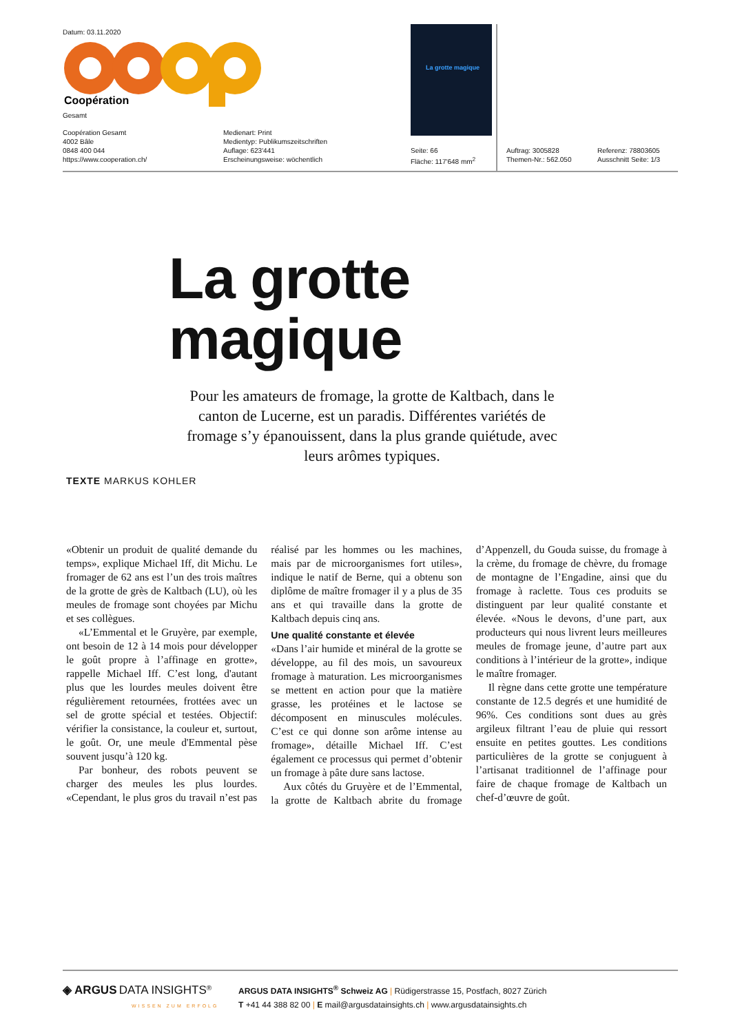Datum: 03.11.2020
Coopération
Gesamt
Coopération Gesamt
4002 Bâle
0848 400 044
https://www.cooperation.ch/
Medienart: Print
Medientyp: Publikumszeitschriften
Auflage: 623'441
Erscheinungsweise: wöchentlich
Seite: 66
Fläche: 117'648 mm<sup>2</sup>
Auftrag: 3005828
Themen-Nr.: 562.050
Referenz: 78803605
Ausschnitt Seite: 1/3
La grotte magique
La grotte
magique
Pour les amateurs de fromage, la grotte de Kaltbach, dans le canton de Lucerne, est un paradis. Différentes variétés de fromage s’y épanouissent, dans la plus grande quiétude, avec leurs arômes typiques.
TEXTE MARKUS KOHLER
«Obtenir un produit de qualité demande du temps», explique Michael Iff, dit Michu. Le fromager de 62 ans est l’un des trois maîtres de la grotte de grès de Kaltbach (LU), où les meules de fromage sont choyées par Michu et ses collègues.
«L’Emmental et le Gruyère, par exemple, ont besoin de 12 à 14 mois pour développer le goût propre à l’affinage en grotte», rappelle Michael Iff. C’est long, d'autant plus que les lourdes meules doivent être régulièrement retournées, frottées avec un sel de grotte spécial et testées. Objectif: vérifier la consistance, la couleur et, surtout, le goût. Or, une meule d'Emmental pèse souvent jusqu’à 120 kg.
Par bonheur, des robots peuvent se charger des meules les plus lourdes. «Cependant, le plus gros du travail n’est pas réalisé par les hommes ou les machines, mais par de microorganismes fort utiles», indique le natif de Berne, qui a obtenu son diplôme de maître fromager il y a plus de 35 ans et qui travaille dans la grotte de Kaltbach depuis cinq ans.
Une qualité constante et élevée
«Dans l’air humide et minéral de la grotte se développe, au fil des mois, un savoureux fromage à maturation. Les microorganismes se mettent en action pour que la matière grasse, les protéines et le lactose se décomposent en minuscules molécules. C’est ce qui donne son arôme intense au fromage», détaille Michael Iff. C’est également ce processus qui permet d’obtenir un fromage à pâte dure sans lactose.
Aux côtés du Gruyère et de l’Emmental, la grotte de Kaltbach abrite du fromage d’Appenzell, du Gouda suisse, du fromage à la crème, du fromage de chèvre, du fromage de montagne de l’Engadine, ainsi que du fromage à raclette. Tous ces produits se distinguent par leur qualité constante et élevée. «Nous le devons, d’une part, aux producteurs qui nous livrent leurs meilleures meules de fromage jeune, d’autre part aux conditions à l’intérieur de la grotte», indique le maître fromager.
Il règne dans cette grotte une température constante de 12.5 degrés et une humidité de 96%. Ces conditions sont dues au grès argileux filtrant l’eau de pluie qui ressort ensuite en petites gouttes. Les conditions particulières de la grotte se conjuguent à l’artisanat traditionnel de l’affinage pour faire de chaque fromage de Kaltbach un chef-d’œuvre de goût.
◈ ARGUS DATA INSIGHTS<sup>®</sup>
WISSEN ZUM ERFOLG
ARGUS DATA INSIGHTS<sup>®</sup> Schweiz AG | Rüdigerstrasse 15, Postfach, 8027 Zürich
T +41 44 388 82 00 | E mail@argusdatainsights.ch | www.argusdatainsights.ch